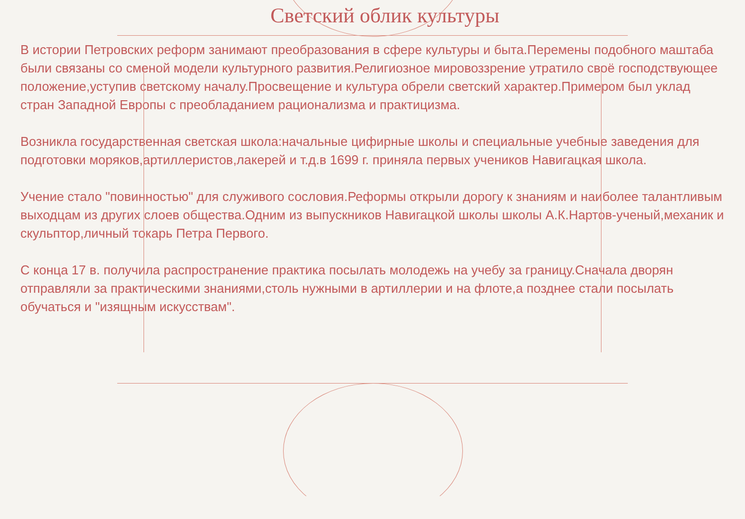Светский облик культуры
В истории Петровских реформ занимают преобразования в сфере культуры и быта.Перемены подобного маштаба были связаны со сменой модели культурного развития.Религиозное мировоззрение утратило своё господствующее положение,уступив светскому началу.Просвещение и культура обрели светский характер.Примером был уклад стран Западной Европы с преобладанием рационализма и практицизма.
Возникла государственная светская школа:начальные цифирные школы и специальные учебные заведения для подготовки моряков,артиллеристов,лакерей и т.д.в 1699 г. приняла первых учеников Навигацкая школа.
Учение стало "повинностью" для служивого сословия.Реформы открыли дорогу к знаниям и наиболее талантливым выходцам из других слоев общества.Одним из выпускников Навигацкой школы школы А.К.Нартов-ученый,механик и скульптор,личный токарь Петра Первого.
С конца 17 в. получила распространение практика посылать молодежь на учебу за границу.Сначала дворян отправляли за практическими знаниями,столь нужными в артиллерии и на флоте,а позднее стали посылать обучаться и "изящным искусствам".